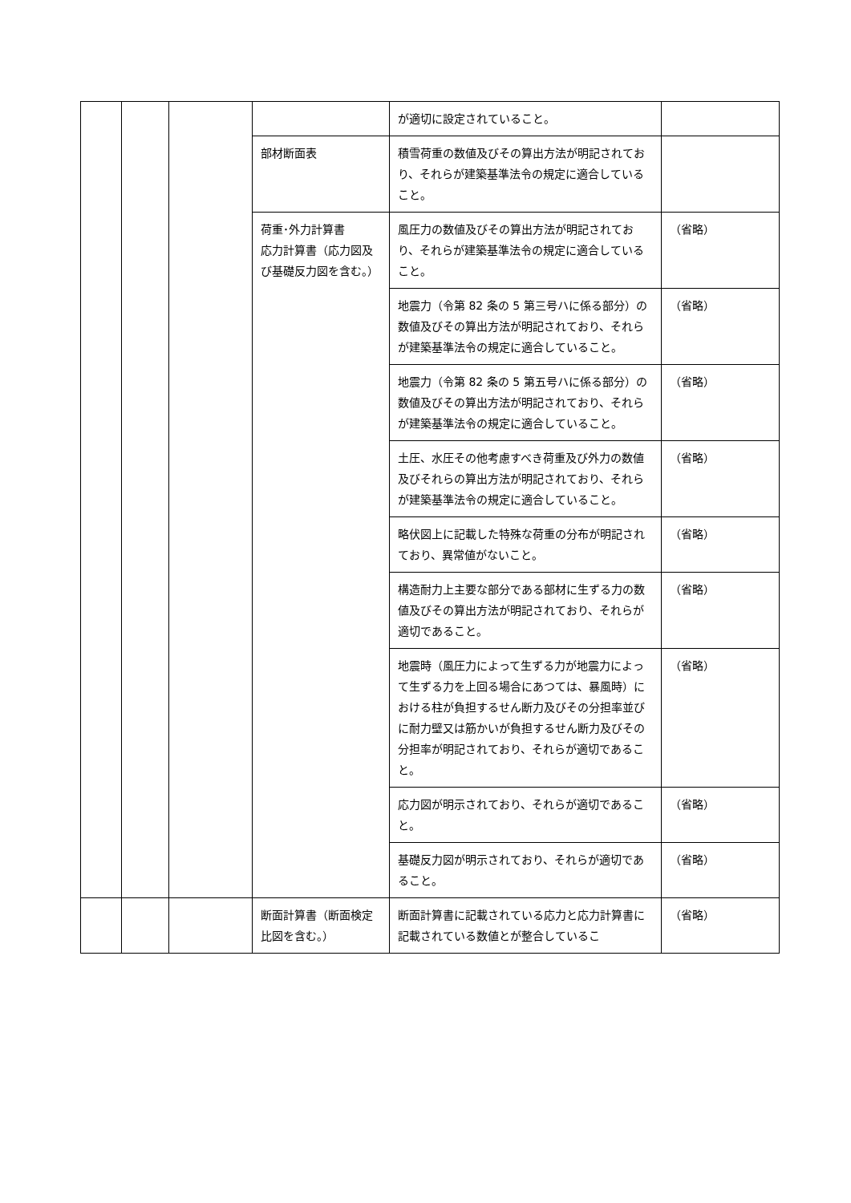| | | | | が適切に設定されていること。 | |
| | | | 部材断面表 | 積雪荷重の数値及びその算出方法が明記されており、それらが建築基準法令の規定に適合していること。 | |
| | | | 荷重･外力計算書 応力計算書（応力図及び基礎反力図を含む。） | 風圧力の数値及びその算出方法が明記されており、それらが建築基準法令の規定に適合していること。 | （省略） |
| | | | | 地震力（令第 82 条の 5 第三号ハに係る部分）の数値及びその算出方法が明記されており、それらが建築基準法令の規定に適合していること。 | （省略） |
| | | | | 地震力（令第 82 条の 5 第五号ハに係る部分）の数値及びその算出方法が明記されており、それらが建築基準法令の規定に適合していること。 | （省略） |
| | | | | 土圧、水圧その他考慮すべき荷重及び外力の数値及びそれらの算出方法が明記されており、それらが建築基準法令の規定に適合していること。 | （省略） |
| | | | | 略伏図上に記載した特殊な荷重の分布が明記されており、異常値がないこと。 | （省略） |
| | | | | 構造耐力上主要な部分である部材に生ずる力の数値及びその算出方法が明記されており、それらが適切であること。 | （省略） |
| | | | | 地震時（風圧力によって生ずる力が地震力によって生ずる力を上回る場合にあつては、暴風時）における柱が負担するせん断力及びその分担率並びに耐力壁又は筋かいが負担するせん断力及びその分担率が明記されており、それらが適切であること。 | （省略） |
| | | | | 応力図が明示されており、それらが適切であること。 | （省略） |
| | | | | 基礎反力図が明示されており、それらが適切であること。 | （省略） |
| | | | 断面計算書（断面検定比図を含む。） | 断面計算書に記載されている応力と応力計算書に記載されている数値とが整合しているこ | （省略） |